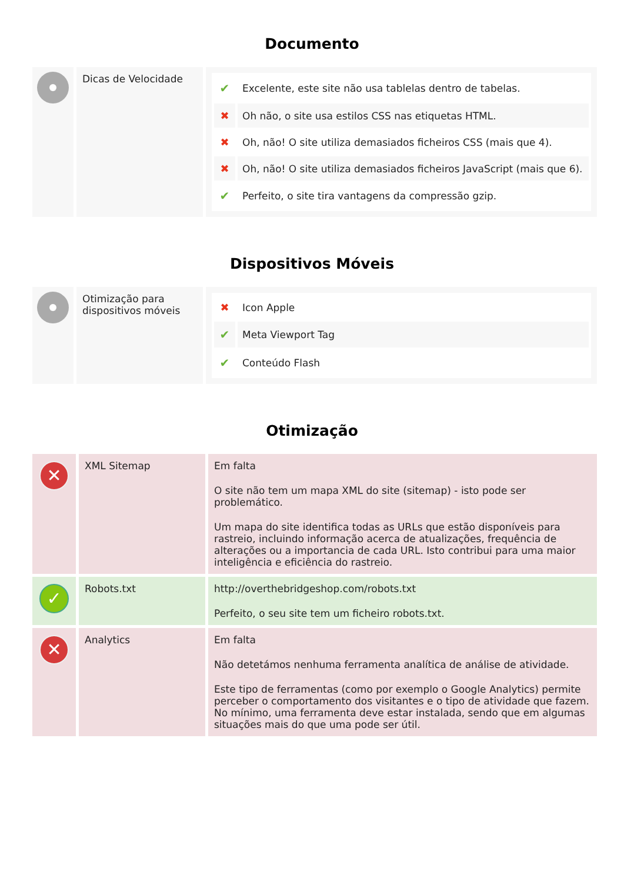Documento
| | Dicas de Velocidade | / ✔ / Excelente, este site não usa tablelas dentro de tabelas. / / ✖ / Oh não, o site usa estilos CSS nas etiquetas HTML. / / ✖ / Oh, não! O site utiliza demasiados ficheiros CSS (mais que 4). / / ✖ / Oh, não! O site utiliza demasiados ficheiros JavaScript (mais que 6). / / ✔ / Perfeito, o site tira vantagens da compressão gzip. / |
Dispositivos Móveis
| | Otimização para dispositivos móveis | / ✖ / Icon Apple / / ✔ / Meta Viewport Tag / / ✔ / Conteúdo Flash / |
Otimização
| ✕ | XML Sitemap | Em falta O site não tem um mapa XML do site (sitemap) - isto pode ser problemático. Um mapa do site identifica todas as URLs que estão disponíveis para rastreio, incluindo informação acerca de atualizações, frequência de alterações ou a importancia de cada URL. Isto contribui para uma maior inteligência e eficiência do rastreio. |
| ✓ | Robots.txt | http://overthebridgeshop.com/robots.txt Perfeito, o seu site tem um ficheiro robots.txt. |
| ✕ | Analytics | Em falta Não detetámos nenhuma ferramenta analítica de análise de atividade. Este tipo de ferramentas (como por exemplo o Google Analytics) permite perceber o comportamento dos visitantes e o tipo de atividade que fazem. No mínimo, uma ferramenta deve estar instalada, sendo que em algumas situações mais do que uma pode ser útil. |